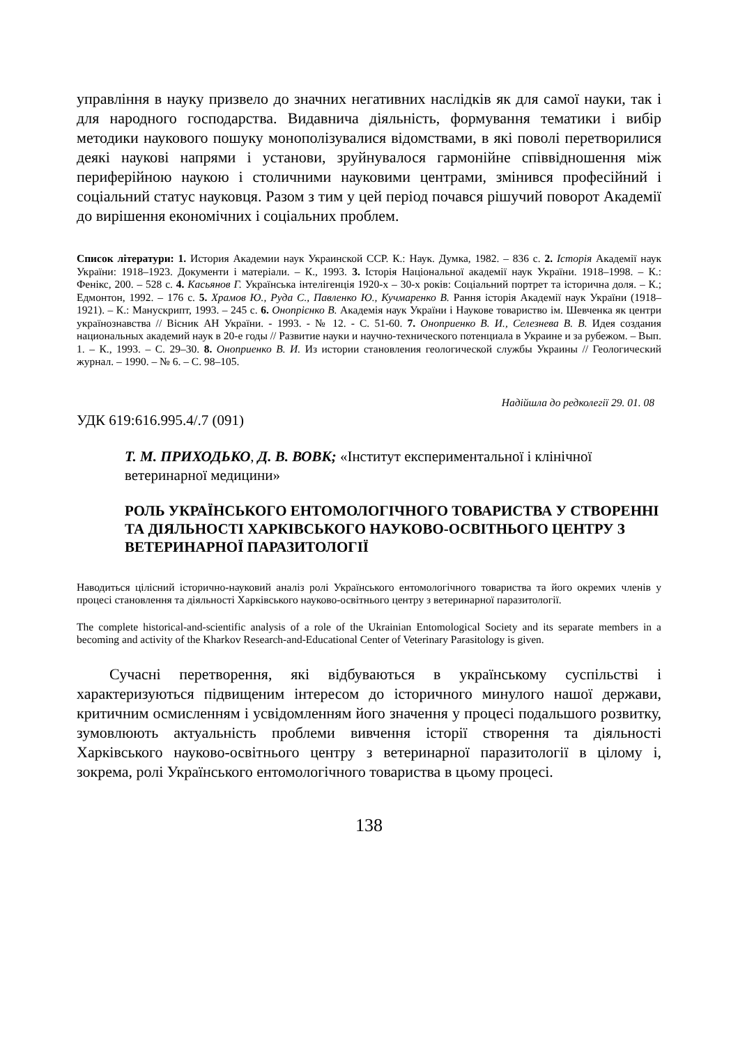управління в науку призвело до значних негативних наслідків як для самої науки, так і для народного господарства. Видавнича діяльність, формування тематики і вибір методики наукового пошуку монополізувалися відомствами, в які поволі перетворилися деякі наукові напрями і установи, зруйнувалося гармонійне співвідношення між периферійною наукою і столичними науковими центрами, змінився професійний і соціальний статус науковця. Разом з тим у цей період почався рішучий поворот Академії до вирішення економічних і соціальних проблем.
Список літератури: 1. История Академии наук Украинской ССР. К.: Наук. Думка, 1982. – 836 с. 2. Історія Академії наук України: 1918–1923. Документи і матеріали. – К., 1993. 3. Історія Національної академії наук України. 1918–1998. – К.: Фенікс, 200. – 528 с. 4. Касьянов Г. Українська інтелігенція 1920-х – 30-х років: Соціальний портрет та історична доля. – К.; Едмонтон, 1992. – 176 с. 5. Храмов Ю., Руда С., Павленко Ю., Кучмаренко В. Рання історія Академії наук України (1918–1921). – К.: Манускрипт, 1993. – 245 с. 6. Онопрієнко В. Академія наук України і Наукове товариство ім. Шевченка як центри українознавства // Вісник АН України. - 1993. - № 12. - С. 51-60. 7. Оноприенко В. И., Селезнева В. В. Идея создания национальных академий наук в 20-е годы // Развитие науки и научно-технического потенциала в Украине и за рубежом. – Вып. 1. – К., 1993. – С. 29–30. 8. Оноприенко В. И. Из истории становления геологической службы Украины // Геологический журнал. – 1990. – № 6. – С. 98–105.
Надійшла до редколегії 29. 01. 08
УДК 619:616.995.4/.7 (091)
Т. М. ПРИХОДЬКО, Д. В. ВОВК; «Інститут експериментальної і клінічної ветеринарної медицини»
РОЛЬ УКРАЇНСЬКОГО ЕНТОМОЛОГІЧНОГО ТОВАРИСТВА У СТВОРЕННІ ТА ДІЯЛЬНОСТІ ХАРКІВСЬКОГО НАУКОВО-ОСВІТНЬОГО ЦЕНТРУ З ВЕТЕРИНАРНОЇ ПАРАЗИТОЛОГІЇ
Наводиться цілісний історично-науковий аналіз ролі Українського ентомологічного товариства та його окремих членів у процесі становлення та діяльності Харківського науково-освітнього центру з ветеринарної паразитології.
The complete historical-and-scientific analysis of a role of the Ukrainian Entomological Society and its separate members in a becoming and activity of the Kharkov Research-and-Educational Center of Veterinary Parasitology is given.
Сучасні перетворення, які відбуваються в українському суспільстві і характеризуються підвищеним інтересом до історичного минулого нашої держави, критичним осмисленням і усвідомленням його значення у процесі подальшого розвитку, зумовлюють актуальність проблеми вивчення історії створення та діяльності Харківського науково-освітнього центру з ветеринарної паразитології в цілому і, зокрема, ролі Українського ентомологічного товариства в цьому процесі.
138